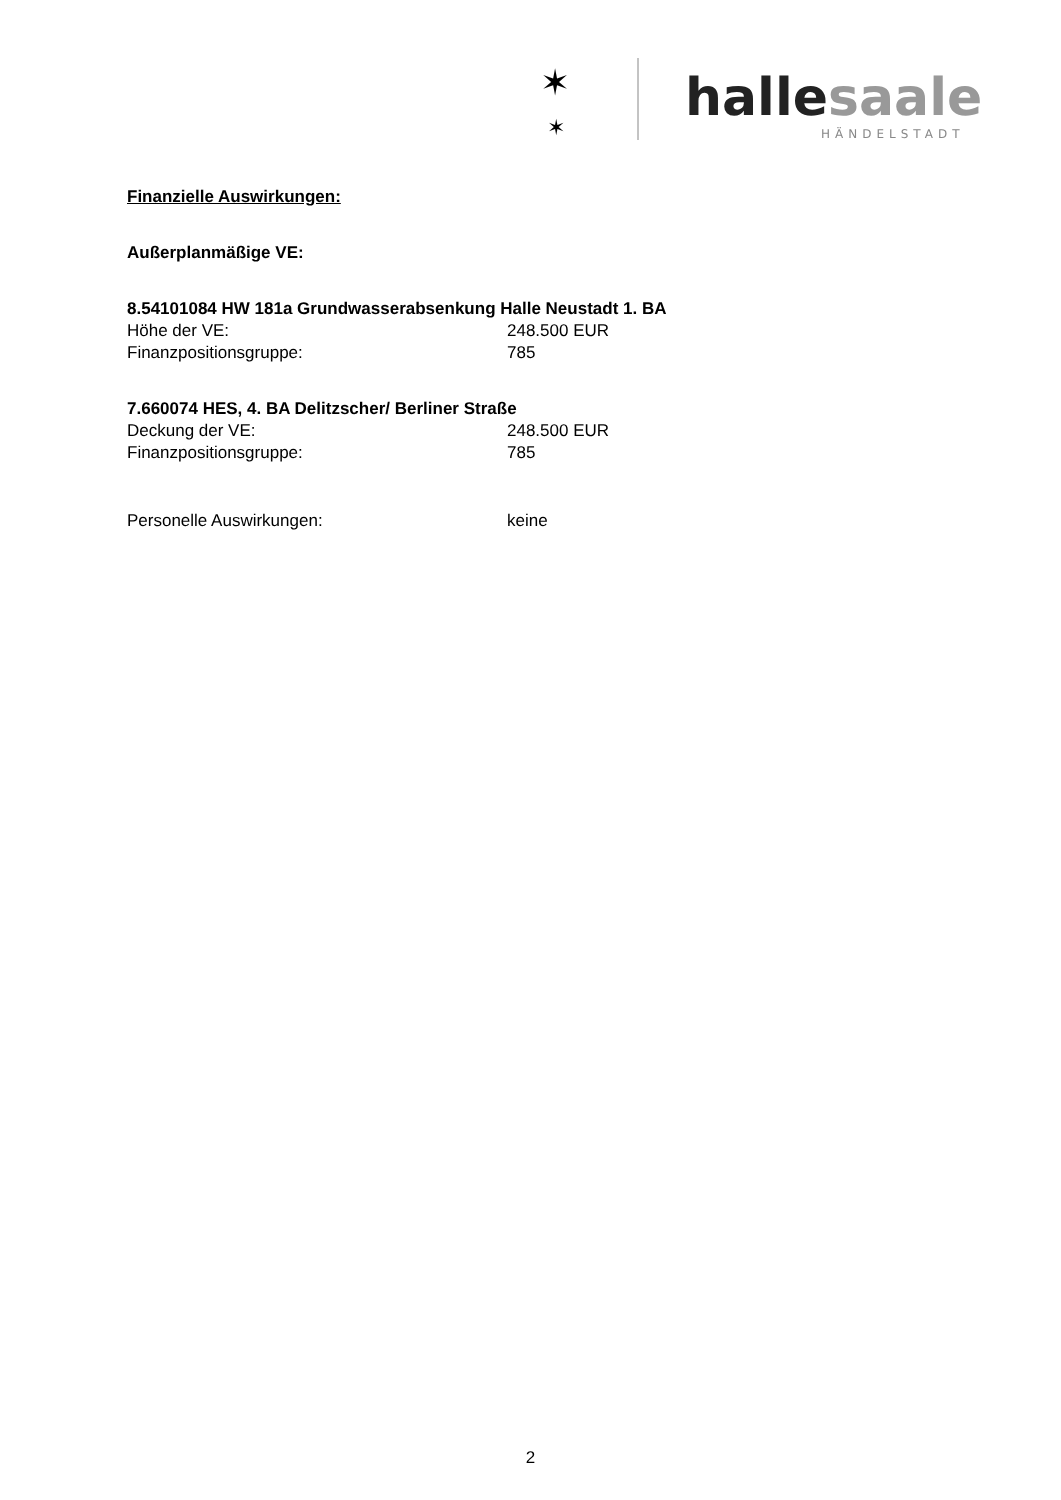✶
✶
hallesaale
HÄNDELSTADT
Finanzielle Auswirkungen:
Außerplanmäßige VE:
8.54101084 HW 181a Grundwasserabsenkung Halle Neustadt 1. BA
Höhe der VE: 248.500 EUR
Finanzpositionsgruppe: 785
7.660074 HES, 4. BA Delitzscher/ Berliner Straße
Deckung der VE: 248.500 EUR
Finanzpositionsgruppe: 785
Personelle Auswirkungen: keine
2